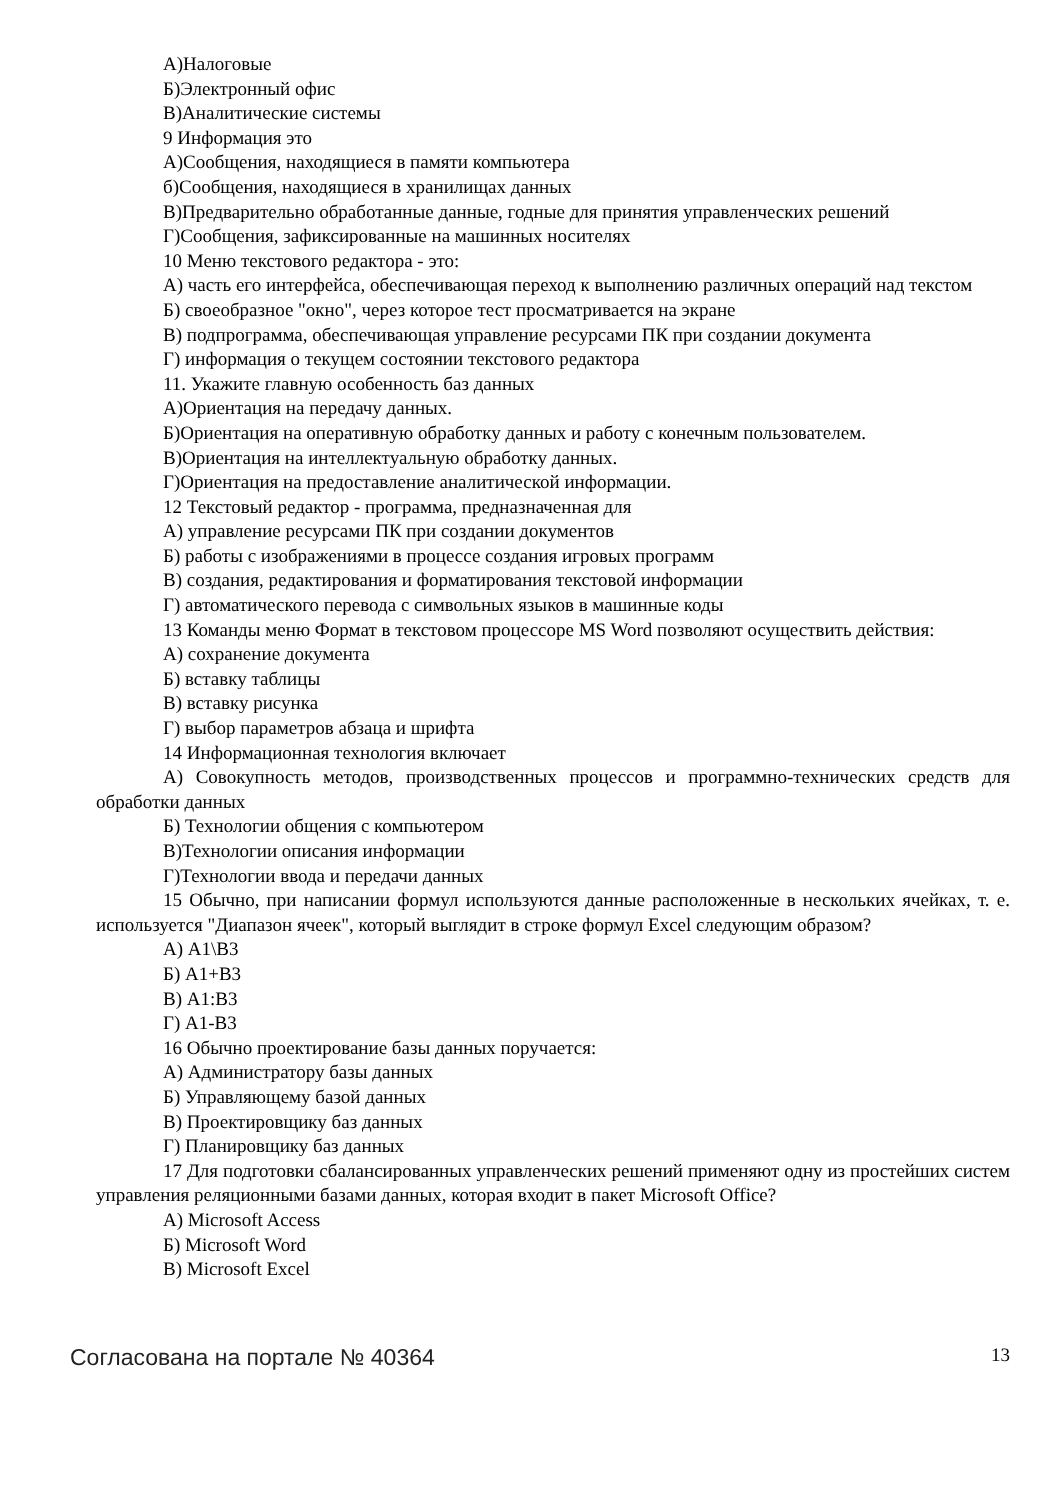А)Налоговые
Б)Электронный офис
В)Аналитические системы
9 Информация это
А)Сообщения, находящиеся в памяти компьютера
б)Сообщения, находящиеся в хранилищах данных
В)Предварительно обработанные данные, годные для принятия управленческих решений
Г)Сообщения, зафиксированные на машинных носителях
10 Меню текстового редактора - это:
А) часть его интерфейса, обеспечивающая переход к выполнению различных операций над текстом
Б) своеобразное "окно", через которое тест просматривается на экране
В) подпрограмма, обеспечивающая управление ресурсами ПК при создании документа
Г) информация о текущем состоянии текстового редактора
11. Укажите главную особенность баз данных
А)Ориентация на передачу данных.
Б)Ориентация на оперативную обработку данных и работу с конечным пользователем.
В)Ориентация на интеллектуальную обработку данных.
Г)Ориентация на предоставление аналитической информации.
12 Текстовый редактор - программа, предназначенная для
А) управление ресурсами ПК при создании документов
Б) работы с изображениями в процессе создания игровых программ
В) создания, редактирования и форматирования текстовой информации
Г) автоматического перевода с символьных языков в машинные коды
13 Команды меню Формат в текстовом процессоре MS Word позволяют осуществить действия:
А) сохранение документа
Б) вставку таблицы
В) вставку рисунка
Г) выбор параметров абзаца и шрифта
14 Информационная технология включает
А) Совокупность методов, производственных процессов и программно-технических средств для обработки данных
Б) Технологии общения с компьютером
В)Технологии описания информации
Г)Технологии ввода и передачи данных
15 Обычно, при написании формул используются данные расположенные в нескольких ячейках, т. е. используется "Диапазон ячеек", который выглядит в строке формул Excel следующим образом?
А) A1\B3
Б) A1+B3
В) A1:B3
Г) A1-B3
16 Обычно проектирование базы данных поручается:
А) Администратору базы данных
Б) Управляющему базой данных
В) Проектировщику баз данных
Г) Планировщику баз данных
17 Для подготовки сбалансированных управленческих решений применяют одну из простейших систем управления реляционными базами данных, которая входит в пакет Microsoft Office?
А) Microsoft Access
Б) Microsoft Word
В) Microsoft Excel
Согласована на портале № 40364 13